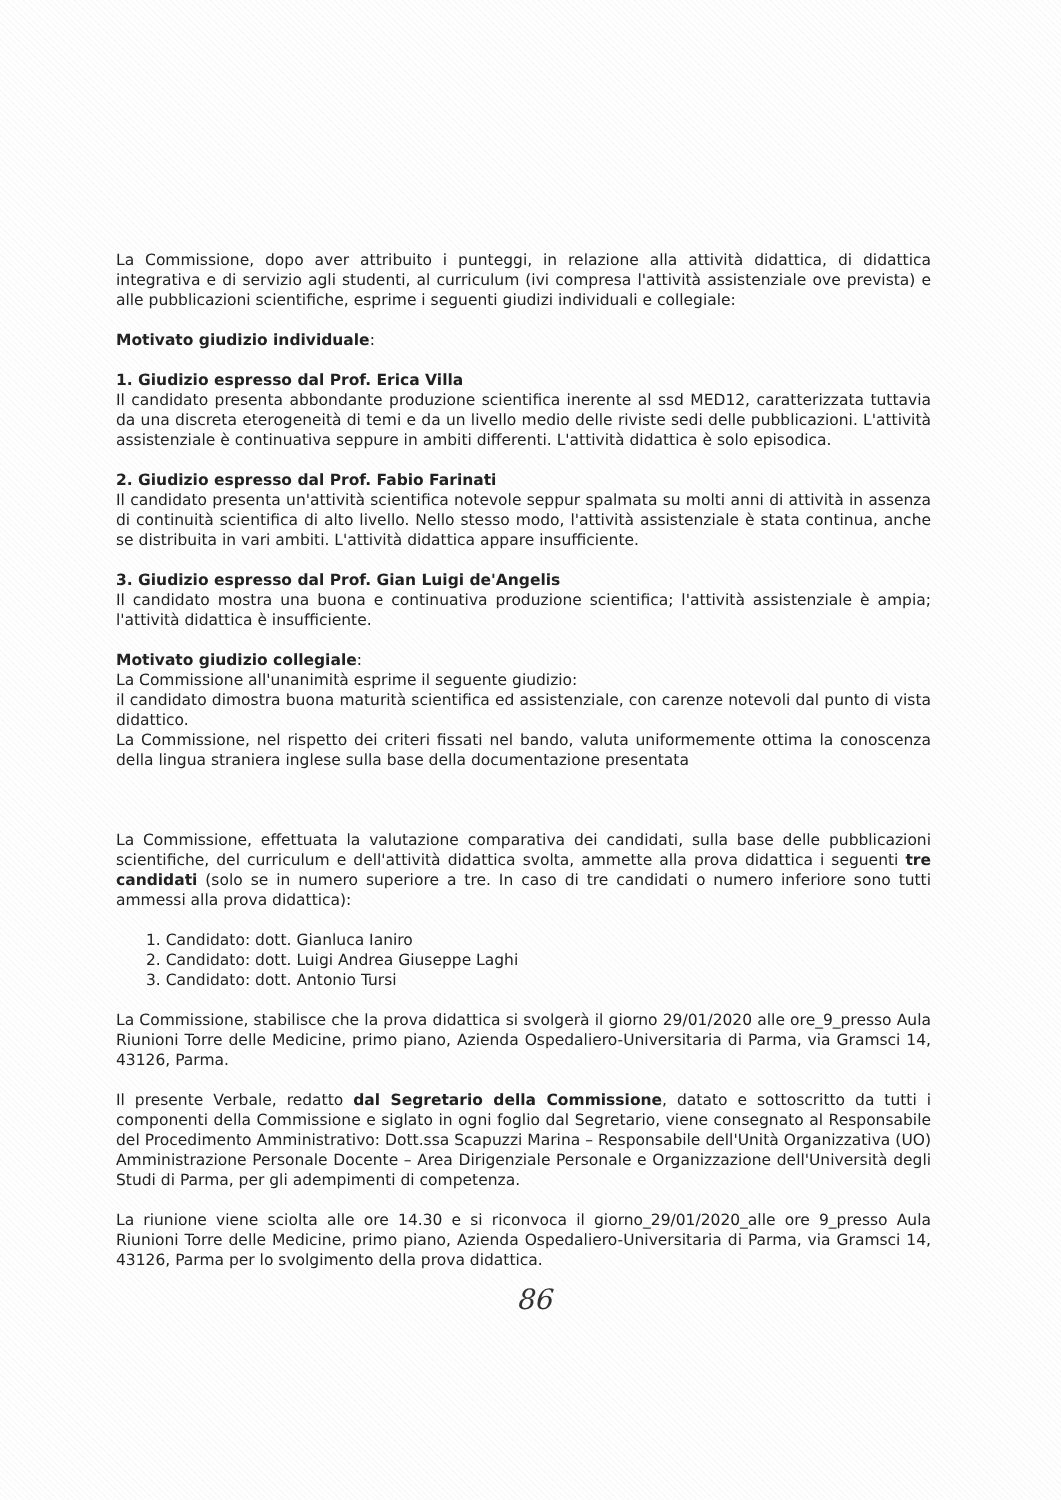La Commissione, dopo aver attribuito i punteggi, in relazione alla attività didattica, di didattica integrativa e di servizio agli studenti, al curriculum (ivi compresa l'attività assistenziale ove prevista) e alle pubblicazioni scientifiche, esprime i seguenti giudizi individuali e collegiale:
Motivato giudizio individuale:
1. Giudizio espresso dal Prof. Erica Villa
Il candidato presenta abbondante produzione scientifica inerente al ssd MED12, caratterizzata tuttavia da una discreta eterogeneità di temi e da un livello medio delle riviste sedi delle pubblicazioni. L'attività assistenziale è continuativa seppure in ambiti differenti. L'attività didattica è solo episodica.
2. Giudizio espresso dal Prof. Fabio Farinati
Il candidato presenta un'attività scientifica notevole seppur spalmata su molti anni di attività in assenza di continuità scientifica di alto livello. Nello stesso modo, l'attività assistenziale è stata continua, anche se distribuita in vari ambiti. L'attività didattica appare insufficiente.
3. Giudizio espresso dal Prof. Gian Luigi de'Angelis
Il candidato mostra una buona e continuativa produzione scientifica; l'attività assistenziale è ampia; l'attività didattica è insufficiente.
Motivato giudizio collegiale:
La Commissione all'unanimità esprime il seguente giudizio:
il candidato dimostra buona maturità scientifica ed assistenziale, con carenze notevoli dal punto di vista didattico.
La Commissione, nel rispetto dei criteri fissati nel bando, valuta uniformemente ottima la conoscenza della lingua straniera inglese sulla base della documentazione presentata
La Commissione, effettuata la valutazione comparativa dei candidati, sulla base delle pubblicazioni scientifiche, del curriculum e dell'attività didattica svolta, ammette alla prova didattica i seguenti tre candidati (solo se in numero superiore a tre. In caso di tre candidati o numero inferiore sono tutti ammessi alla prova didattica):
1. Candidato: dott. Gianluca Ianiro
2. Candidato: dott. Luigi Andrea Giuseppe Laghi
3. Candidato: dott. Antonio Tursi
La Commissione, stabilisce che la prova didattica si svolgerà il giorno 29/01/2020 alle ore_9_presso Aula Riunioni Torre delle Medicine, primo piano, Azienda Ospedaliero-Universitaria di Parma, via Gramsci 14, 43126, Parma.
Il presente Verbale, redatto dal Segretario della Commissione, datato e sottoscritto da tutti i componenti della Commissione e siglato in ogni foglio dal Segretario, viene consegnato al Responsabile del Procedimento Amministrativo: Dott.ssa Scapuzzi Marina – Responsabile dell'Unità Organizzativa (UO) Amministrazione Personale Docente – Area Dirigenziale Personale e Organizzazione dell'Università degli Studi di Parma, per gli adempimenti di competenza.
La riunione viene sciolta alle ore 14.30 e si riconvoca il giorno_29/01/2020_alle ore 9_presso Aula Riunioni Torre delle Medicine, primo piano, Azienda Ospedaliero-Universitaria di Parma, via Gramsci 14, 43126, Parma per lo svolgimento della prova didattica.
86